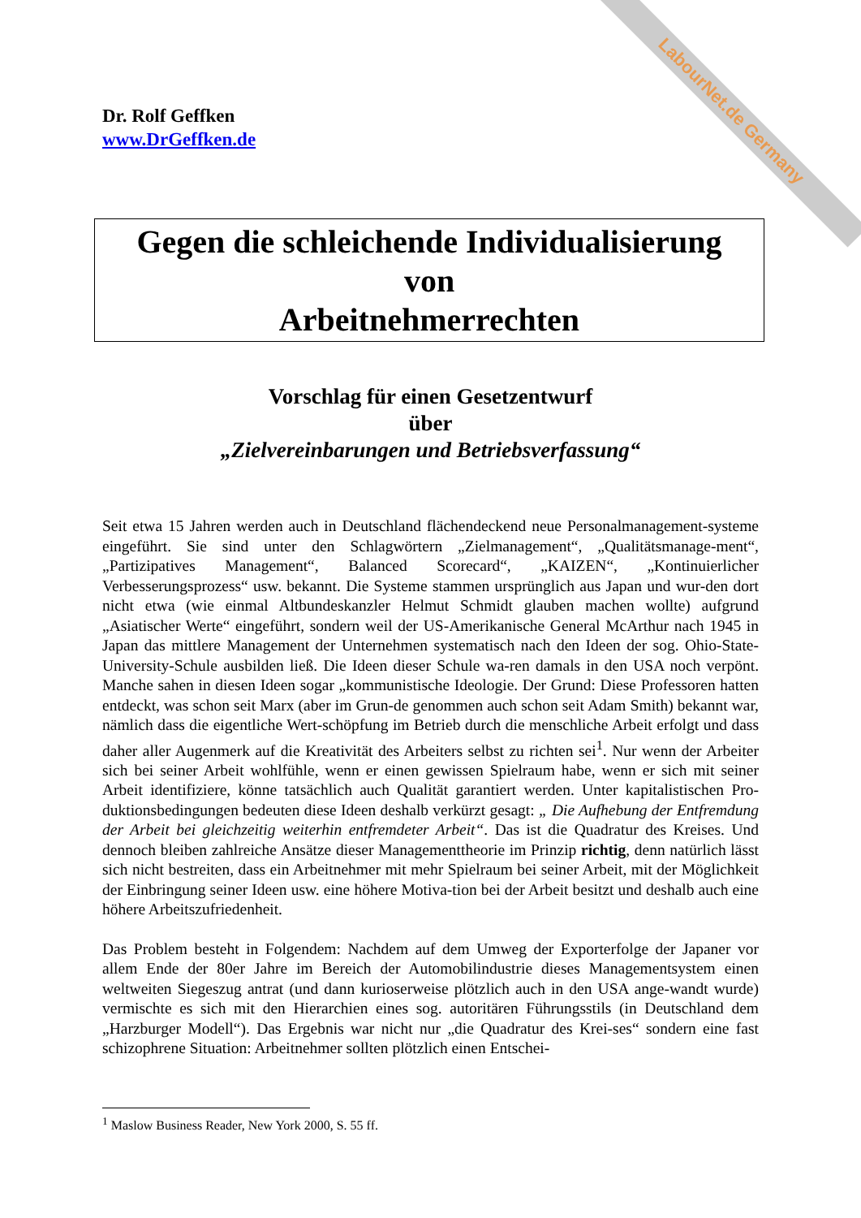LabourNet.de Germany
Dr. Rolf Geffken
www.DrGeffken.de
Gegen die schleichende Individualisierung
von
Arbeitnehmerrechten
Vorschlag für einen Gesetzentwurf
über
„Zielvereinbarungen und Betriebsverfassung“
Seit etwa 15 Jahren werden auch in Deutschland flächendeckend neue Personalmanagement-systeme eingeführt. Sie sind unter den Schlagwörtern „Zielmanagement“, „Qualitätsmanage-ment“, „Partizipatives Management“, Balanced Scorecard“, „KAIZEN“, „Kontinuierlicher Verbesserungsprozess“ usw. bekannt. Die Systeme stammen ursprünglich aus Japan und wur-den dort nicht etwa (wie einmal Altbundeskanzler Helmut Schmidt glauben machen wollte) aufgrund „Asiatischer Werte“ eingeführt, sondern weil der US-Amerikanische General McArthur nach 1945 in Japan das mittlere Management der Unternehmen systematisch nach den Ideen der sog. Ohio-State-University-Schule ausbilden ließ. Die Ideen dieser Schule wa-ren damals in den USA noch verpönt. Manche sahen in diesen Ideen sogar „kommunistische Ideologie. Der Grund: Diese Professoren hatten entdeckt, was schon seit Marx (aber im Grun-de genommen auch schon seit Adam Smith) bekannt war, nämlich dass die eigentliche Wert-schöpfung im Betrieb durch die menschliche Arbeit erfolgt und dass daher aller Augenmerk auf die Kreativität des Arbeiters selbst zu richten sei<sup>1</sup>. Nur wenn der Arbeiter sich bei seiner Arbeit wohlfühle, wenn er einen gewissen Spielraum habe, wenn er sich mit seiner Arbeit identifiziere, könne tatsächlich auch Qualität garantiert werden. Unter kapitalistischen Pro-duktionsbedingungen bedeuten diese Ideen deshalb verkürzt gesagt: „ Die Aufhebung der Entfremdung der Arbeit bei gleichzeitig weiterhin entfremdeter Arbeit“. Das ist die Quadratur des Kreises. Und dennoch bleiben zahlreiche Ansätze dieser Managementtheorie im Prinzip richtig, denn natürlich lässt sich nicht bestreiten, dass ein Arbeitnehmer mit mehr Spielraum bei seiner Arbeit, mit der Möglichkeit der Einbringung seiner Ideen usw. eine höhere Motiva-tion bei der Arbeit besitzt und deshalb auch eine höhere Arbeitszufriedenheit.
Das Problem besteht in Folgendem: Nachdem auf dem Umweg der Exporterfolge der Japaner vor allem Ende der 80er Jahre im Bereich der Automobilindustrie dieses Managementsystem einen weltweiten Siegeszug antrat (und dann kurioserweise plötzlich auch in den USA ange-wandt wurde) vermischte es sich mit den Hierarchien eines sog. autoritären Führungsstils (in Deutschland dem „Harzburger Modell“). Das Ergebnis war nicht nur „die Quadratur des Krei-ses“ sondern eine fast schizophrene Situation: Arbeitnehmer sollten plötzlich einen Entschei-
<sup>1</sup> Maslow Business Reader, New York 2000, S. 55 ff.